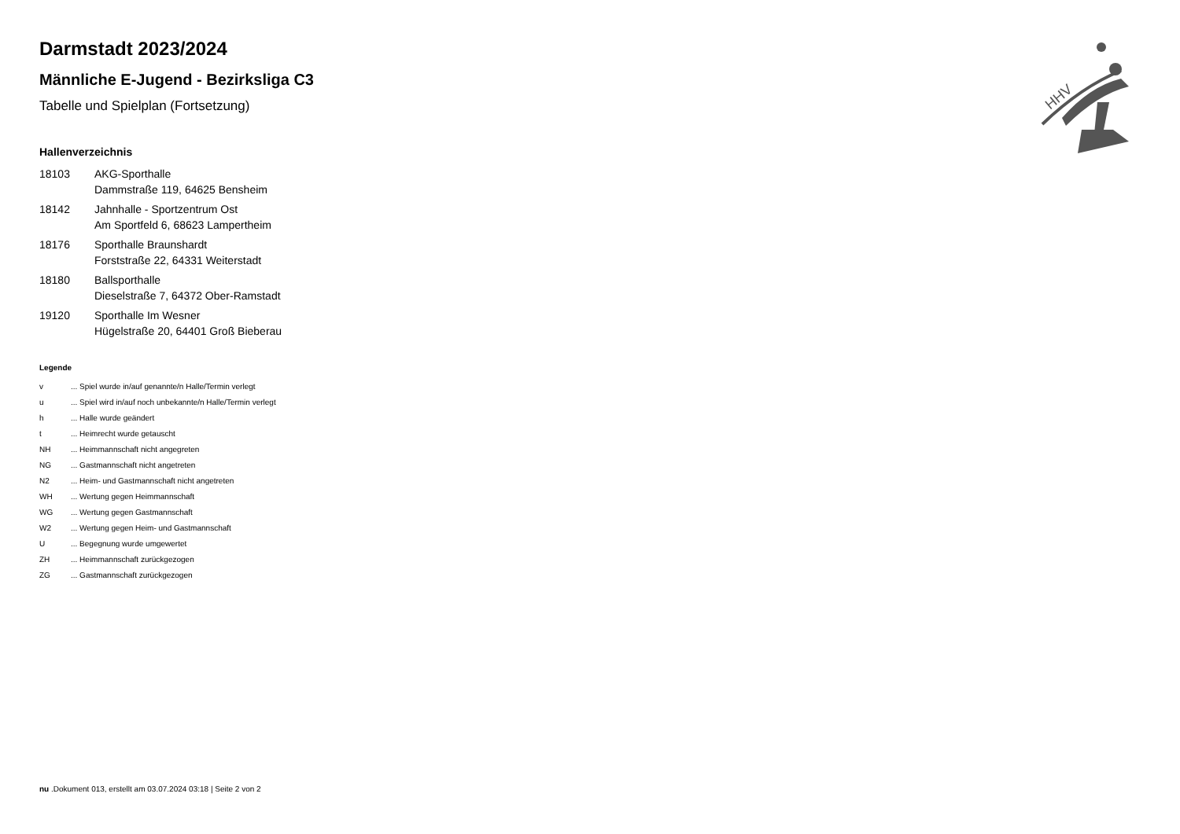HHV
Darmstadt 2023/2024
Männliche E-Jugend - Bezirksliga C3
Tabelle und Spielplan (Fortsetzung)
Hallenverzeichnis
| 18103 | AKG-Sporthalle Dammstraße 119, 64625 Bensheim |
| 18142 | Jahnhalle - Sportzentrum Ost Am Sportfeld 6, 68623 Lampertheim |
| 18176 | Sporthalle Braunshardt Forststraße 22, 64331 Weiterstadt |
| 18180 | Ballsporthalle Dieselstraße 7, 64372 Ober-Ramstadt |
| 19120 | Sporthalle Im Wesner Hügelstraße 20, 64401 Groß Bieberau |
Legende
| v | ... Spiel wurde in/auf genannte/n Halle/Termin verlegt |
| u | ... Spiel wird in/auf noch unbekannte/n Halle/Termin verlegt |
| h | ... Halle wurde geändert |
| t | ... Heimrecht wurde getauscht |
| NH | ... Heimmannschaft nicht angegreten |
| NG | ... Gastmannschaft nicht angetreten |
| N2 | ... Heim- und Gastmannschaft nicht angetreten |
| WH | ... Wertung gegen Heimmannschaft |
| WG | ... Wertung gegen Gastmannschaft |
| W2 | ... Wertung gegen Heim- und Gastmannschaft |
| U | ... Begegnung wurde umgewertet |
| ZH | ... Heimmannschaft zurückgezogen |
| ZG | ... Gastmannschaft zurückgezogen |
nu .Dokument 013, erstellt am 03.07.2024 03:18 | Seite 2 von 2